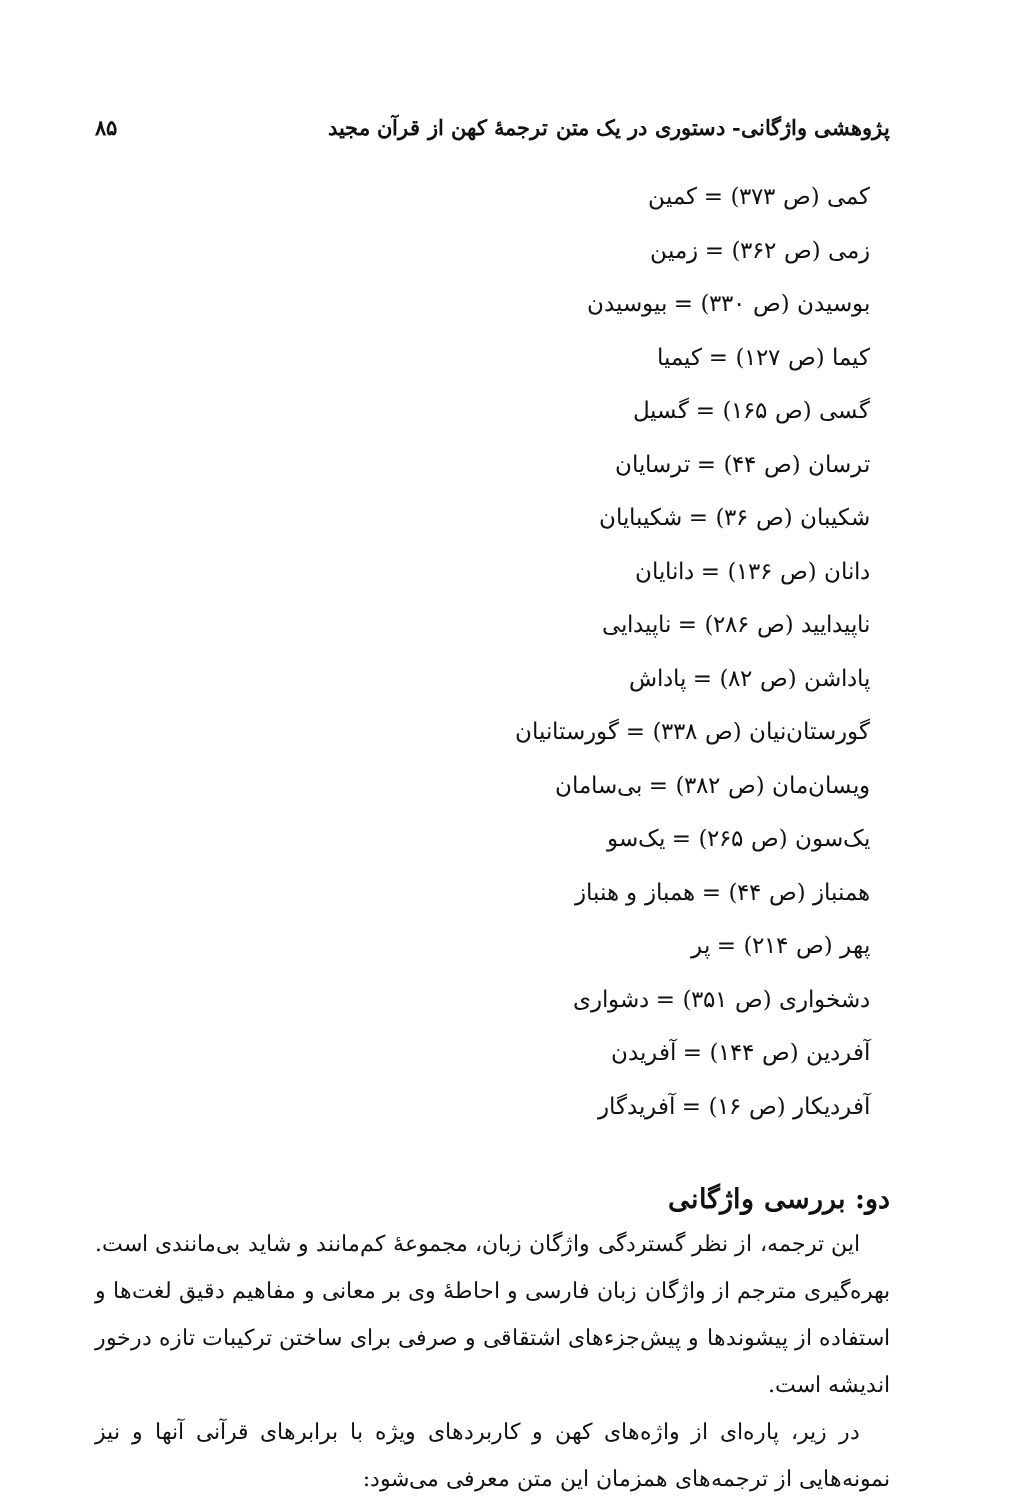پژوهشی واژگانی- دستوری در یک متن ترجمهٔ کهن از قرآن مجید ۸۵
کمی (ص ۳۷۳) = کمین
زمی (ص ۳۶۲) = زمین
بوسیدن (ص ۳۳۰) = بیوسیدن
کیما (ص ۱۲۷) = کیمیا
گسی (ص ۱۶۵) = گسیل
ترسان (ص ۴۴) = ترسایان
شکیبان (ص ۳۶) = شکیبایان
دانان (ص ۱۳۶) = دانایان
ناپیدایید (ص ۲۸۶) = ناپیدایی
پاداشن (ص ۸۲) = پاداش
گورستان‌نیان (ص ۳۳۸) = گورستانیان
ویسان‌مان (ص ۳۸۲) = بی‌سامان
یک‌سون (ص ۲۶۵) = یک‌سو
همنباز (ص ۴۴) = همباز و هنباز
پهر (ص ۲۱۴) = پر
دشخواری (ص ۳۵۱) = دشواری
آفردین (ص ۱۴۴) = آفریدن
آفردیکار (ص ۱۶) = آفریدگار
دو: بررسی واژگانی
این ترجمه، از نظر گستردگی واژگان زبان، مجموعهٔ کم‌مانند و شاید بی‌مانندی است. بهره‌گیری مترجم از واژگان زبان فارسی و احاطهٔ وی بر معانی و مفاهیم دقیق لغت‌ها و استفاده از پیشوندها و پیش‌جزءهای اشتقاقی و صرفی برای ساختن ترکیبات تازه درخور اندیشه است.
در زیر، پاره‌ای از واژه‌های کهن و کاربردهای ویژه با برابرهای قرآنی آنها و نیز نمونه‌هایی از ترجمه‌های همزمان این متن معرفی می‌شود: